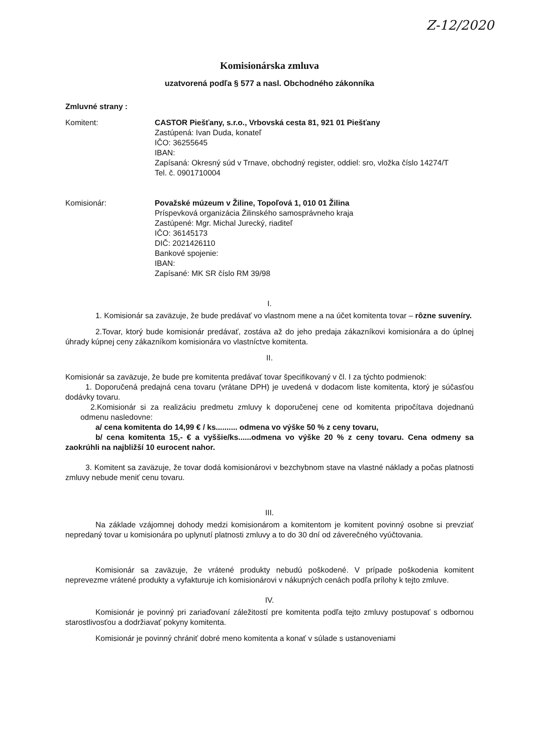Z-12/2020
Komisionárska zmluva
uzatvorená podľa § 577 a nasl. Obchodného zákonníka
Zmluvné strany :
Komitent: CASTOR Piešťany, s.r.o., Vrbovská cesta 81, 921 01 Piešťany
Zastúpená: Ivan Duda, konateľ
IČO: 36255645
IBAN:
Zapísaná: Okresný súd v Trnave, obchodný register, oddiel: sro, vložka číslo 14274/T
Tel. č. 0901710004
Komisionár: Považské múzeum v Žiline, Topoľová 1, 010 01 Žilina
Príspevková organizácia Žilinského samosprávneho kraja
Zastúpené: Mgr. Michal Jurecký, riaditeľ
IČO: 36145173
DIČ: 2021426110
Bankové spojenie:
IBAN:
Zapísané: MK SR číslo RM 39/98
I.
1. Komisionár sa zaväzuje, že bude predávať vo vlastnom mene a na účet komitenta tovar – rôzne suveníry.
2.Tovar, ktorý bude komisionár predávať, zostáva až do jeho predaja zákazníkovi komisionára a do úplnej úhrady kúpnej ceny zákazníkom komisionára vo vlastníctve komitenta.
II.
Komisionár sa zaväzuje, že bude pre komitenta predávať tovar špecifikovaný v čl. I za týchto podmienok:
1. Doporučená predajná cena tovaru (vrátane DPH) je uvedená v dodacom liste komitenta, ktorý je súčasťou dodávky tovaru.
2.Komisionár si za realizáciu predmetu zmluvy k doporučenej cene od komitenta pripočítava dojednanú odmenu nasledovne:
a/ cena komitenta do 14,99 € / ks.......... odmena vo výške 50 % z ceny tovaru,
b/ cena komitenta 15,- € a vyššie/ks......odmena vo výške 20 % z ceny tovaru. Cena odmeny sa zaokrúhli na najbližší 10 eurocent nahor.
3. Komitent sa zaväzuje, že tovar dodá komisionárovi v bezchybnom stave na vlastné náklady a počas platnosti zmluvy nebude meniť cenu tovaru.
III.
Na základe vzájomnej dohody medzi komisionárom a komitentom je komitent povinný osobne si prevziať nepredaný tovar u komisionára po uplynutí platnosti zmluvy a to do 30 dní od záverečného vyúčtovania.
Komisionár sa zaväzuje, že vrátené produkty nebudú poškodené. V prípade poškodenia komitent neprevezme vrátené produkty a vyfakturuje ich komisionárovi v nákupných cenách podľa prílohy k tejto zmluve.
IV.
Komisionár je povinný pri zariaďovaní záležitostí pre komitenta podľa tejto zmluvy postupovať s odbornou starostlivosťou a dodržiavať pokyny komitenta.
Komisionár je povinný chrániť dobré meno komitenta a konať v súlade s ustanoveniami